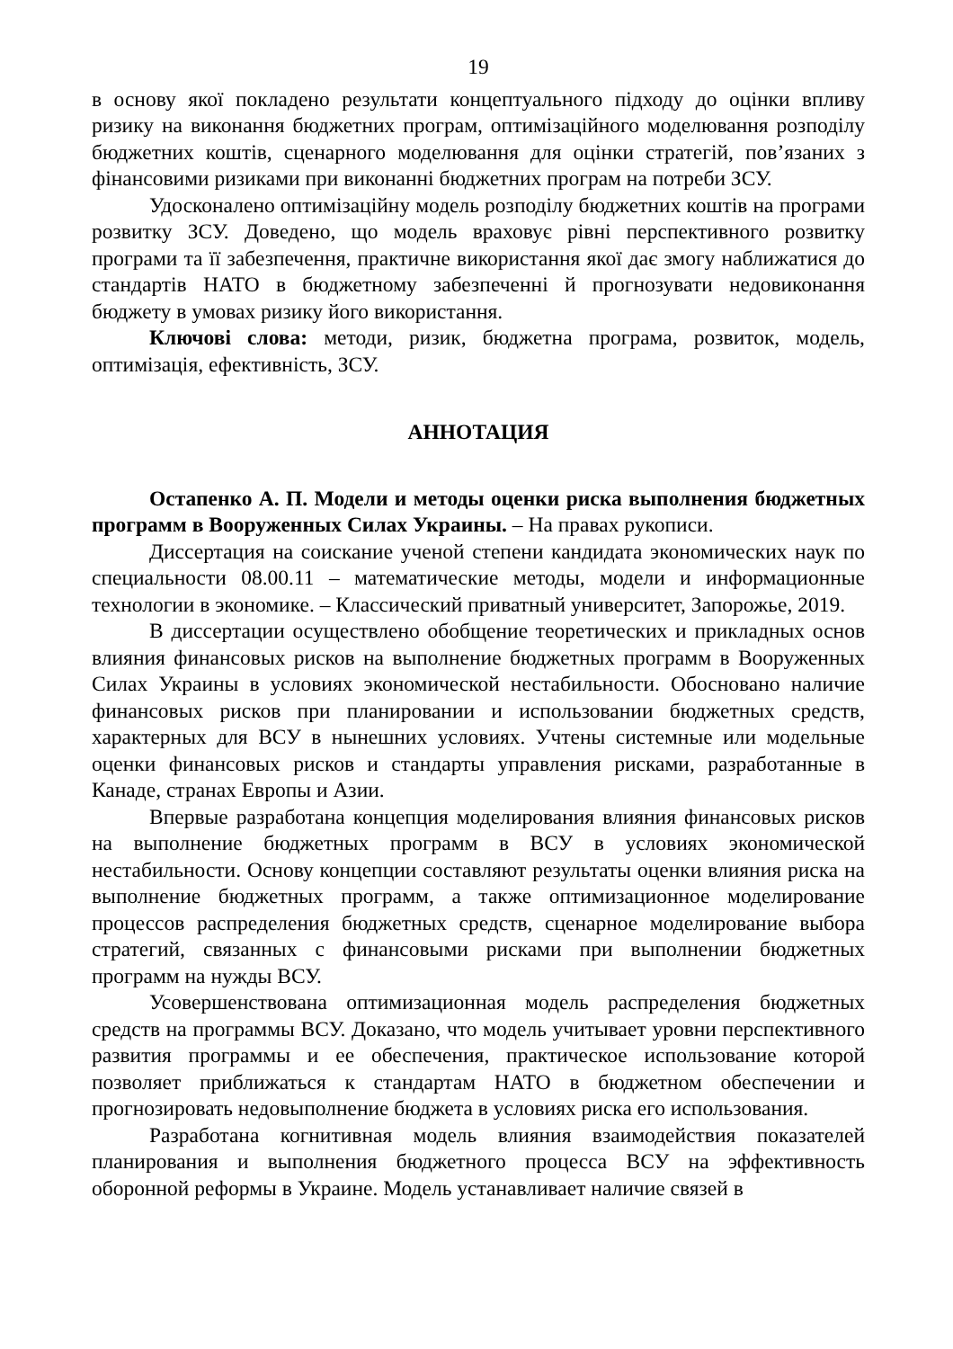19
в основу якої покладено результати концептуального підходу до оцінки впливу ризику на виконання бюджетних програм, оптимізаційного моделювання розподілу бюджетних коштів, сценарного моделювання для оцінки стратегій, пов’язаних з фінансовими ризиками при виконанні бюджетних програм на потреби ЗСУ.
Удосконалено оптимізаційну модель розподілу бюджетних коштів на програми розвитку ЗСУ. Доведено, що модель враховує рівні перспективного розвитку програми та її забезпечення, практичне використання якої дає змогу наближатися до стандартів НАТО в бюджетному забезпеченні й прогнозувати недовиконання бюджету в умовах ризику його використання.
Ключові слова: методи, ризик, бюджетна програма, розвиток, модель, оптимізація, ефективність, ЗСУ.
АННОТАЦИЯ
Остапенко А. П. Модели и методы оценки риска выполнения бюджетных программ в Вооруженных Силах Украины. – На правах рукописи.
Диссертация на соискание ученой степени кандидата экономических наук по специальности 08.00.11 – математические методы, модели и информационные технологии в экономике. – Классический приватный университет, Запорожье, 2019.
В диссертации осуществлено обобщение теоретических и прикладных основ влияния финансовых рисков на выполнение бюджетных программ в Вооруженных Силах Украины в условиях экономической нестабильности. Обосновано наличие финансовых рисков при планировании и использовании бюджетных средств, характерных для ВСУ в нынешних условиях. Учтены системные или модельные оценки финансовых рисков и стандарты управления рисками, разработанные в Канаде, странах Европы и Азии.
Впервые разработана концепция моделирования влияния финансовых рисков на выполнение бюджетных программ в ВСУ в условиях экономической нестабильности. Основу концепции составляют результаты оценки влияния риска на выполнение бюджетных программ, а также оптимизационное моделирование процессов распределения бюджетных средств, сценарное моделирование выбора стратегий, связанных с финансовыми рисками при выполнении бюджетных программ на нужды ВСУ.
Усовершенствована оптимизационная модель распределения бюджетных средств на программы ВСУ. Доказано, что модель учитывает уровни перспективного развития программы и ее обеспечения, практическое использование которой позволяет приближаться к стандартам НАТО в бюджетном обеспечении и прогнозировать недовыполнение бюджета в условиях риска его использования.
Разработана когнитивная модель влияния взаимодействия показателей планирования и выполнения бюджетного процесса ВСУ на эффективность оборонной реформы в Украине. Модель устанавливает наличие связей в